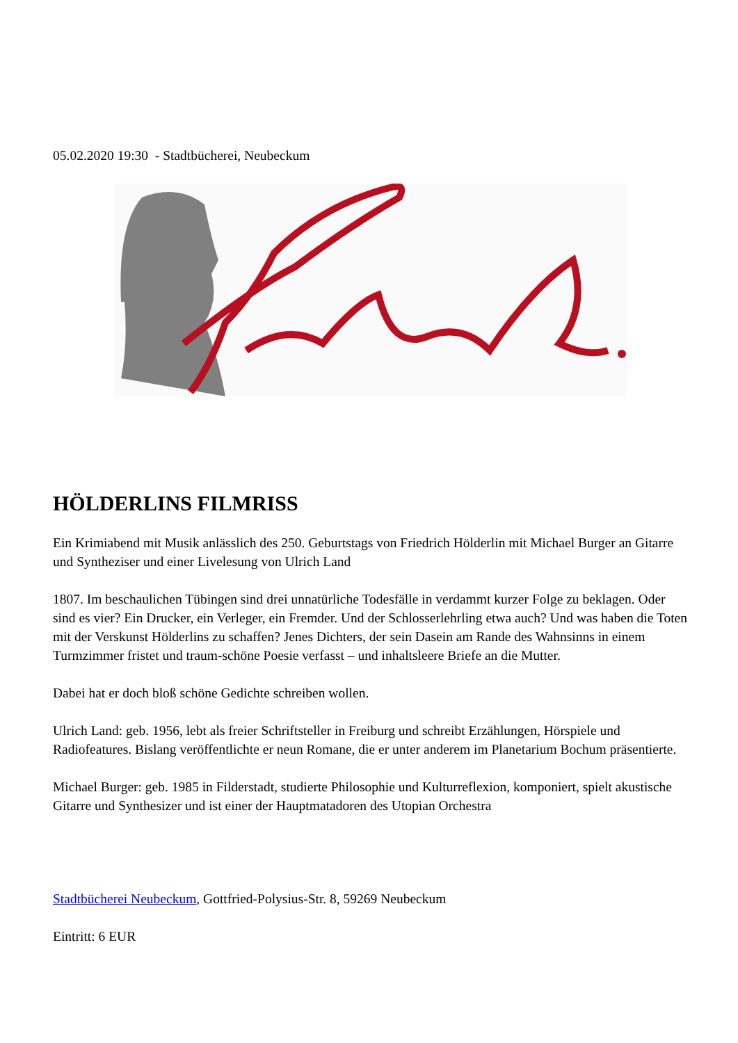05.02.2020 19:30 - Stadtbücherei, Neubeckum
HÖLDERLINS FILMRISS
Ein Krimiabend mit Musik anlässlich des 250. Geburtstags von Friedrich Hölderlin mit Michael Burger an Gitarre und Syntheziser und einer Livelesung von Ulrich Land
1807. Im beschaulichen Tübingen sind drei unnatürliche Todesfälle in verdammt kurzer Folge zu beklagen. Oder sind es vier? Ein Drucker, ein Verleger, ein Fremder. Und der Schlosserlehrling etwa auch? Und was haben die Toten mit der Verskunst Hölderlins zu schaffen? Jenes Dichters, der sein Dasein am Rande des Wahnsinns in einem Turmzimmer fristet und traum-schöne Poesie verfasst – und inhaltsleere Briefe an die Mutter.
Dabei hat er doch bloß schöne Gedichte schreiben wollen.
Ulrich Land: geb. 1956, lebt als freier Schriftsteller in Freiburg und schreibt Erzählungen, Hörspiele und Radiofeatures. Bislang veröffentlichte er neun Romane, die er unter anderem im Planetarium Bochum präsentierte.
Michael Burger: geb. 1985 in Filderstadt, studierte Philosophie und Kulturreflexion, komponiert, spielt akustische Gitarre und Synthesizer und ist einer der Hauptmatadoren des Utopian Orchestra
Stadtbücherei Neubeckum, Gottfried-Polysius-Str. 8, 59269 Neubeckum
Eintritt: 6 EUR